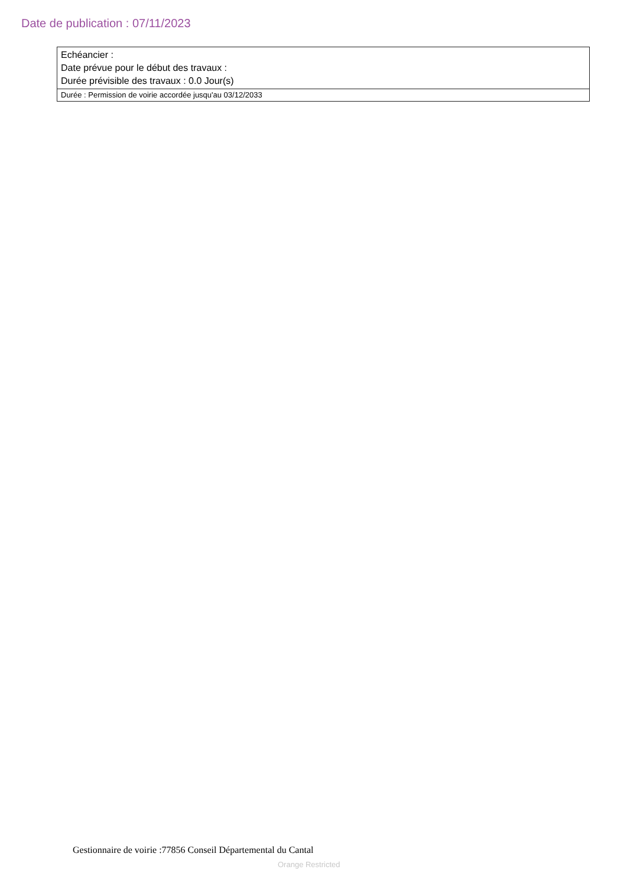Date de publication : 07/11/2023
Echéancier :
Date prévue pour le début des travaux :
Durée prévisible des travaux : 0.0 Jour(s)
Durée : Permission de voirie accordée jusqu'au 03/12/2033
Gestionnaire de voirie :77856 Conseil Départemental du Cantal
Orange Restricted